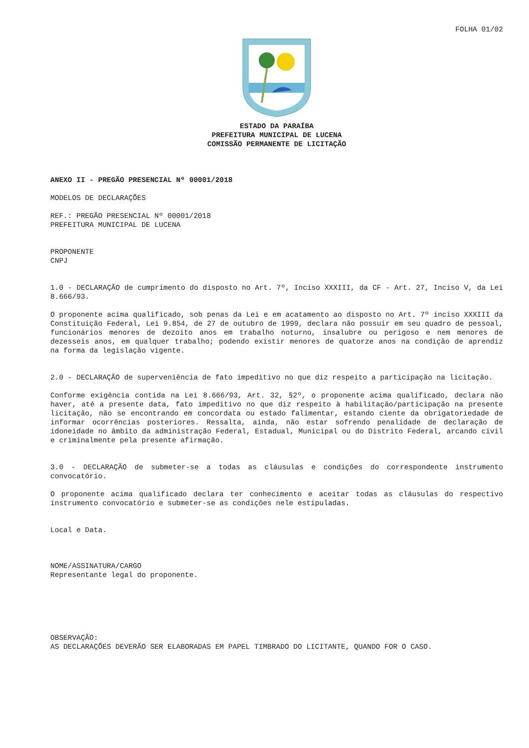FOLHA 01/02
ESTADO DA PARAÍBA
PREFEITURA MUNICIPAL DE LUCENA
COMISSÃO PERMANENTE DE LICITAÇÃO
ANEXO II - PREGÃO PRESENCIAL Nº 00001/2018
MODELOS DE DECLARAÇÕES
REF.: PREGÃO PRESENCIAL Nº 00001/2018
PREFEITURA MUNICIPAL DE LUCENA
PROPONENTE
CNPJ
1.0 - DECLARAÇÃO de cumprimento do disposto no Art. 7º, Inciso XXXIII, da CF - Art. 27, Inciso V, da Lei 8.666/93.
O proponente acima qualificado, sob penas da Lei e em acatamento ao disposto no Art. 7º inciso XXXIII da Constituição Federal, Lei 9.854, de 27 de outubro de 1999, declara não possuir em seu quadro de pessoal, funcionários menores de dezoito anos em trabalho noturno, insalubre ou perigoso e nem menores de dezesseis anos, em qualquer trabalho; podendo existir menores de quatorze anos na condição de aprendiz na forma da legislação vigente.
2.0 - DECLARAÇÃO de superveniência de fato impeditivo no que diz respeito a participação na licitação.
Conforme exigência contida na Lei 8.666/93, Art. 32, §2º, o proponente acima qualificado, declara não haver, até a presente data, fato impeditivo no que diz respeito à habilitação/participação na presente licitação, não se encontrando em concordata ou estado falimentar, estando ciente da obrigatoriedade de informar ocorrências posteriores. Ressalta, ainda, não estar sofrendo penalidade de declaração de idoneidade no âmbito da administração Federal, Estadual, Municipal ou do Distrito Federal, arcando civil e criminalmente pela presente afirmação.
3.0 - DECLARAÇÃO de submeter-se a todas as cláusulas e condições do correspondente instrumento convocatório.
O proponente acima qualificado declara ter conhecimento e aceitar todas as cláusulas do respectivo instrumento convocatório e submeter-se as condições nele estipuladas.
Local e Data.
NOME/ASSINATURA/CARGO
Representante legal do proponente.
OBSERVAÇÃO:
AS DECLARAÇÕES DEVERÃO SER ELABORADAS EM PAPEL TIMBRADO DO LICITANTE, QUANDO FOR O CASO.